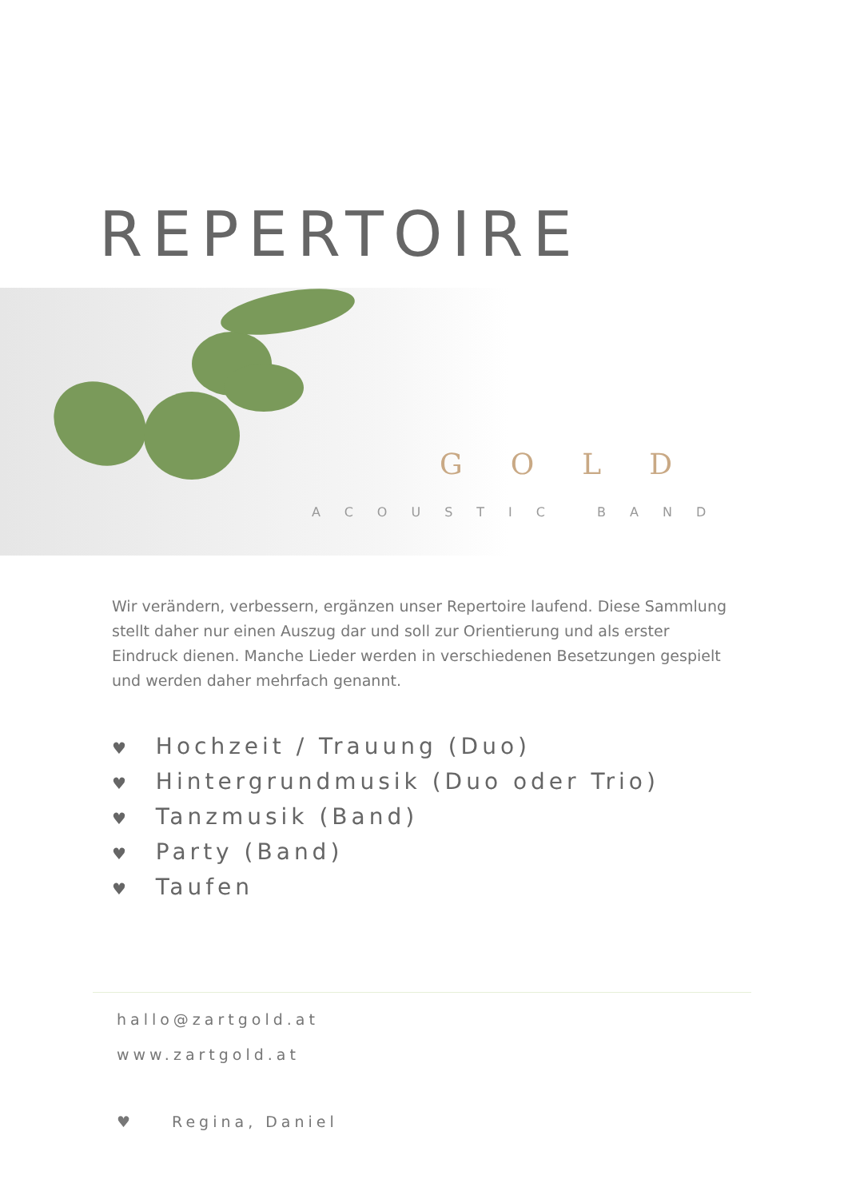REPERTOIRE
GOLD
ACOUSTIC BAND
Wir verändern, verbessern, ergänzen unser Repertoire laufend. Diese Sammlung stellt daher nur einen Auszug dar und soll zur Orientierung und als erster Eindruck dienen. Manche Lieder werden in verschiedenen Besetzungen gespielt und werden daher mehrfach genannt.
♥ Hochzeit / Trauung (Duo)
♥ Hintergrundmusik (Duo oder Trio)
♥ Tanzmusik (Band)
♥ Party (Band)
♥ Taufen
hallo@zartgold.at
www.zartgold.at
♥ Regina, Daniel